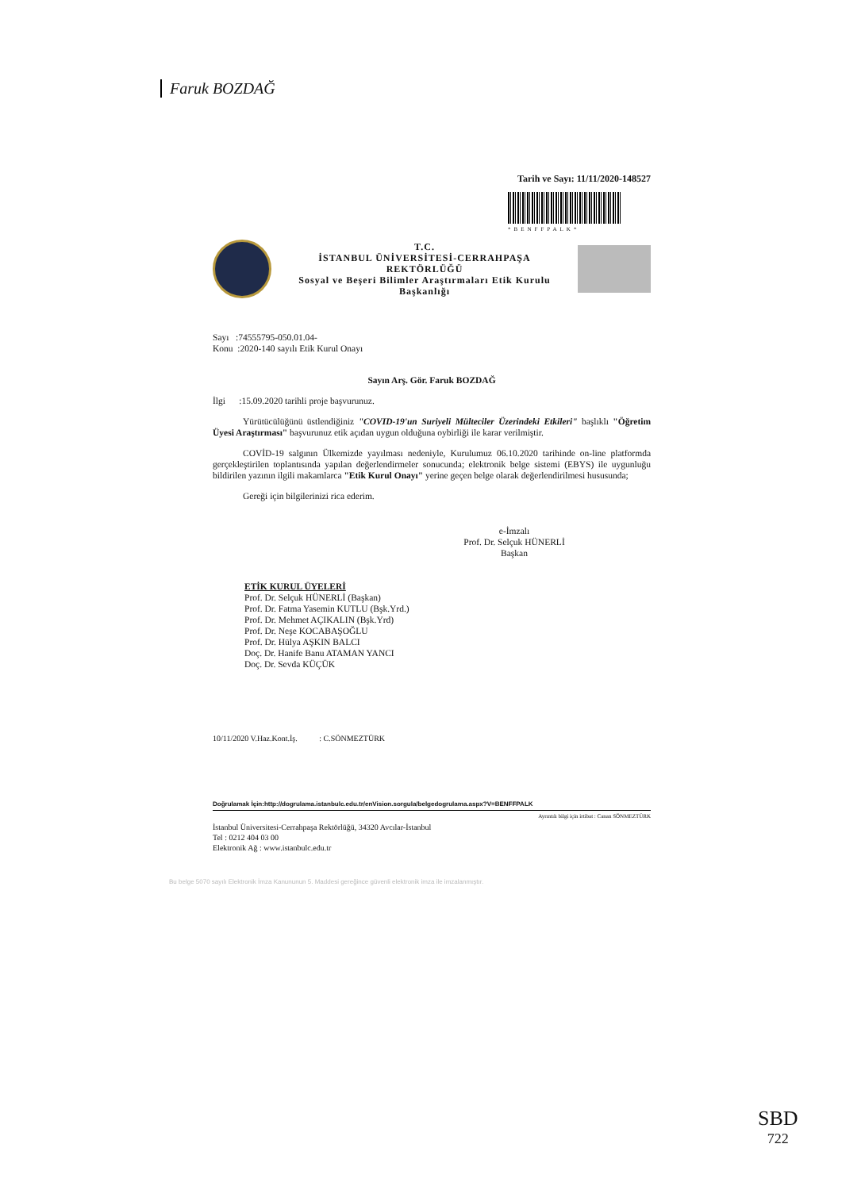Faruk BOZDAĞ
Tarih ve Sayı: 11/11/2020-148527
*BENFFPALK*
T.C.
İSTANBUL ÜNİVERSİTESİ-CERRAHPAŞA
REKTÖRLÜĞÜ
Sosyal ve Beşeri Bilimler Araştırmaları Etik Kurulu
Başkanlığı
Sayı :74555795-050.01.04-
Konu :2020-140 sayılı Etik Kurul Onayı
Sayın Arş. Gör. Faruk BOZDAĞ
İlgi :15.09.2020 tarihli proje başvurunuz.
Yürütücülüğünü üstlendiğiniz "COVID-19'un Suriyeli Mülteciler Üzerindeki Etkileri" başlıklı "Öğretim Üyesi Araştırması" başvurunuz etik açıdan uygun olduğuna oybirliği ile karar verilmiştir.
COVİD-19 salgının Ülkemizde yayılması nedeniyle, Kurulumuz 06.10.2020 tarihinde on-line platformda gerçekleştirilen toplantısında yapılan değerlendirmeler sonucunda; elektronik belge sistemi (EBYS) ile uygunluğu bildirilen yazının ilgili makamlarca "Etik Kurul Onayı" yerine geçen belge olarak değerlendirilmesi hususunda;
Gereği için bilgilerinizi rica ederim.
e-İmzalı
Prof. Dr. Selçuk HÜNERLİ
Başkan
ETİK KURUL ÜYELERİ
Prof. Dr. Selçuk HÜNERLİ (Başkan)
Prof. Dr. Fatma Yasemin KUTLU (Bşk.Yrd.)
Prof. Dr. Mehmet AÇIKALIN (Bşk.Yrd)
Prof. Dr. Neşe KOCABAŞOĞLU
Prof. Dr. Hülya AŞKIN BALCI
Doç. Dr. Hanife Banu ATAMAN YANCI
Doç. Dr. Sevda KÜÇÜK
10/11/2020 V.Haz.Kont.İş. : C.SÖNMEZTÜRK
Doğrulamak İçin:http://dogrulama.istanbulc.edu.tr/enVision.sorgula/belgedogrulama.aspx?V=BENFFPALK
Ayrıntılı bilgi için irtibat : Canan SÖNMEZTÜRK
İstanbul Üniversitesi-Cerrahpaşa Rektörlüğü, 34320 Avcılar-İstanbul
Tel : 0212 404 03 00
Elektronik Ağ : www.istanbulc.edu.tr
Bu belge 5070 sayılı Elektronik İmza Kanununun 5. Maddesi gereğince güvenli elektronik imza ile imzalanmıştır.
SBD
722